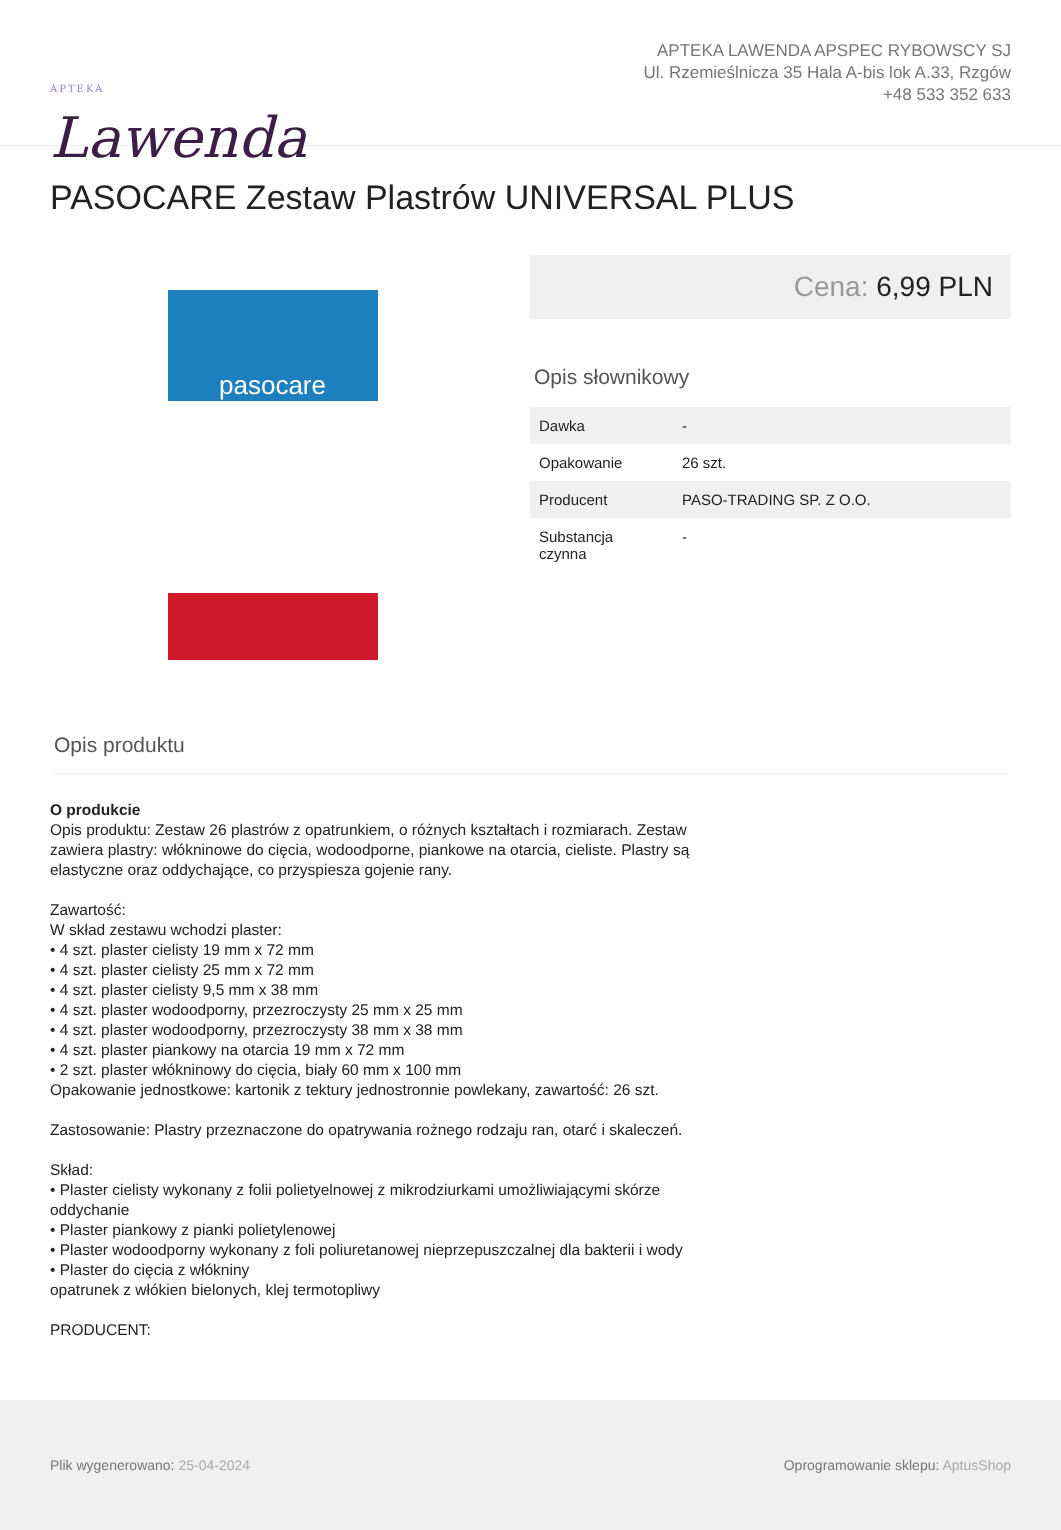APTEKA
Lawenda
APTEKA LAWENDA APSPEC RYBOWSCY SJ
Ul. Rzemieślnicza 35 Hala A-bis lok A.33, Rzgów
+48 533 352 633
PASOCARE Zestaw Plastrów UNIVERSAL PLUS
pasocare
Cena: 6,99 PLN
Opis słownikowy
| Dawka | - |
| Opakowanie | 26 szt. |
| Producent | PASO-TRADING SP. Z O.O. |
| Substancja czynna | - |
Opis produktu
O produkcie
Opis produktu: Zestaw 26 plastrów z opatrunkiem, o różnych kształtach i rozmiarach. Zestaw zawiera plastry: włókninowe do cięcia, wodoodporne, piankowe na otarcia, cieliste. Plastry są elastyczne oraz oddychające, co przyspiesza gojenie rany.
Zawartość:
W skład zestawu wchodzi plaster:
• 4 szt. plaster cielisty 19 mm x 72 mm
• 4 szt. plaster cielisty 25 mm x 72 mm
• 4 szt. plaster cielisty 9,5 mm x 38 mm
• 4 szt. plaster wodoodporny, przezroczysty 25 mm x 25 mm
• 4 szt. plaster wodoodporny, przezroczysty 38 mm x 38 mm
• 4 szt. plaster piankowy na otarcia 19 mm x 72 mm
• 2 szt. plaster włókninowy do cięcia, biały 60 mm x 100 mm
Opakowanie jednostkowe: kartonik z tektury jednostronnie powlekany, zawartość: 26 szt.
Zastosowanie: Plastry przeznaczone do opatrywania rożnego rodzaju ran, otarć i skaleczeń.
Skład:
• Plaster cielisty wykonany z folii polietyelnowej z mikrodziurkami umożliwiającymi skórze oddychanie
• Plaster piankowy z pianki polietylenowej
• Plaster wodoodporny wykonany z foli poliuretanowej nieprzepuszczalnej dla bakterii i wody
• Plaster do cięcia z włókniny
opatrunek z włókien bielonych, klej termotopliwy
PRODUCENT:
Plik wygenerowano: 25-04-2024
Oprogramowanie sklepu: AptusShop